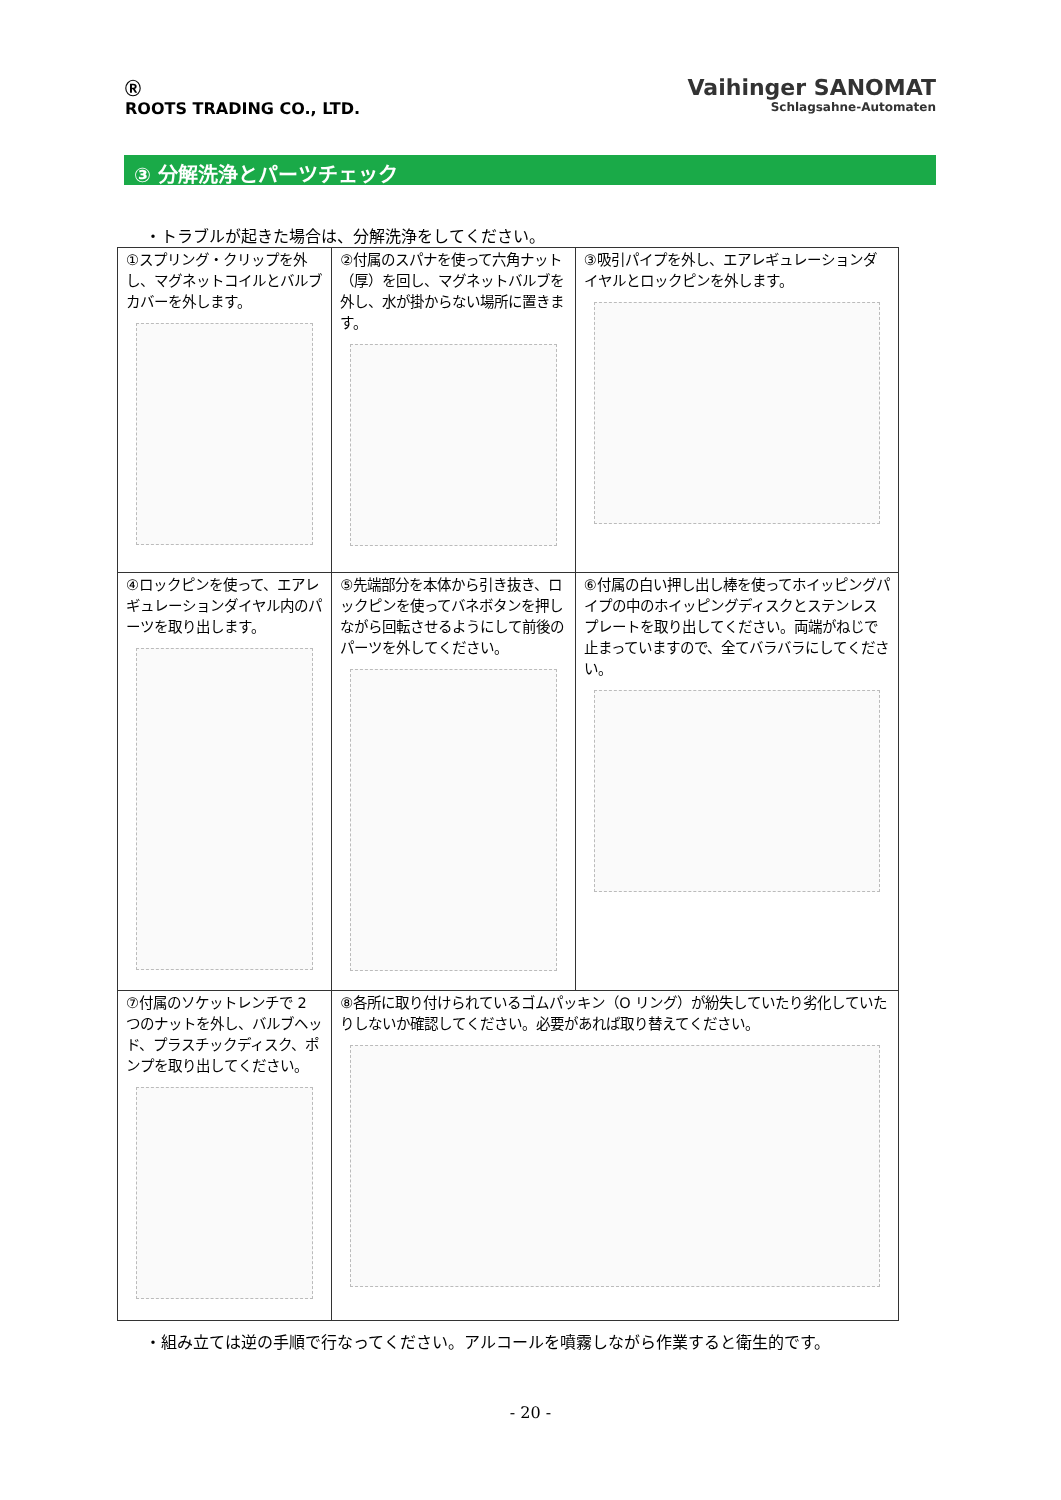Ⓡ
ROOTS TRADING CO., LTD.
Vaihinger SANOMAT
Schlagsahne-Automaten
③ 分解洗浄とパーツチェック
・トラブルが起きた場合は、分解洗浄をしてください。
| ①スプリング・クリップを外し、マグネットコイルとバルブカバーを外します。 | ②付属のスパナを使って六角ナット（厚）を回し、マグネットバルブを外し、水が掛からない場所に置きます。 | ③吸引パイプを外し、エアレギュレーションダイヤルとロックピンを外します。 |
| ④ロックピンを使って、エアレギュレーションダイヤル内のパーツを取り出します。 | ⑤先端部分を本体から引き抜き、ロックピンを使ってバネボタンを押しながら回転させるようにして前後のパーツを外してください。 | ⑥付属の白い押し出し棒を使ってホイッピングパイプの中のホイッピングディスクとステンレスプレートを取り出してください。両端がねじで止まっていますので、全てバラバラにしてください。 |
| ⑦付属のソケットレンチで 2 つのナットを外し、バルブヘッド、プラスチックディスク、ポンプを取り出してください。 | ⑧各所に取り付けられているゴムパッキン（O リング）が紛失していたり劣化していたりしないか確認してください。必要があれば取り替えてください。 | |
・組み立ては逆の手順で行なってください。アルコールを噴霧しながら作業すると衛生的です。
- 20 -